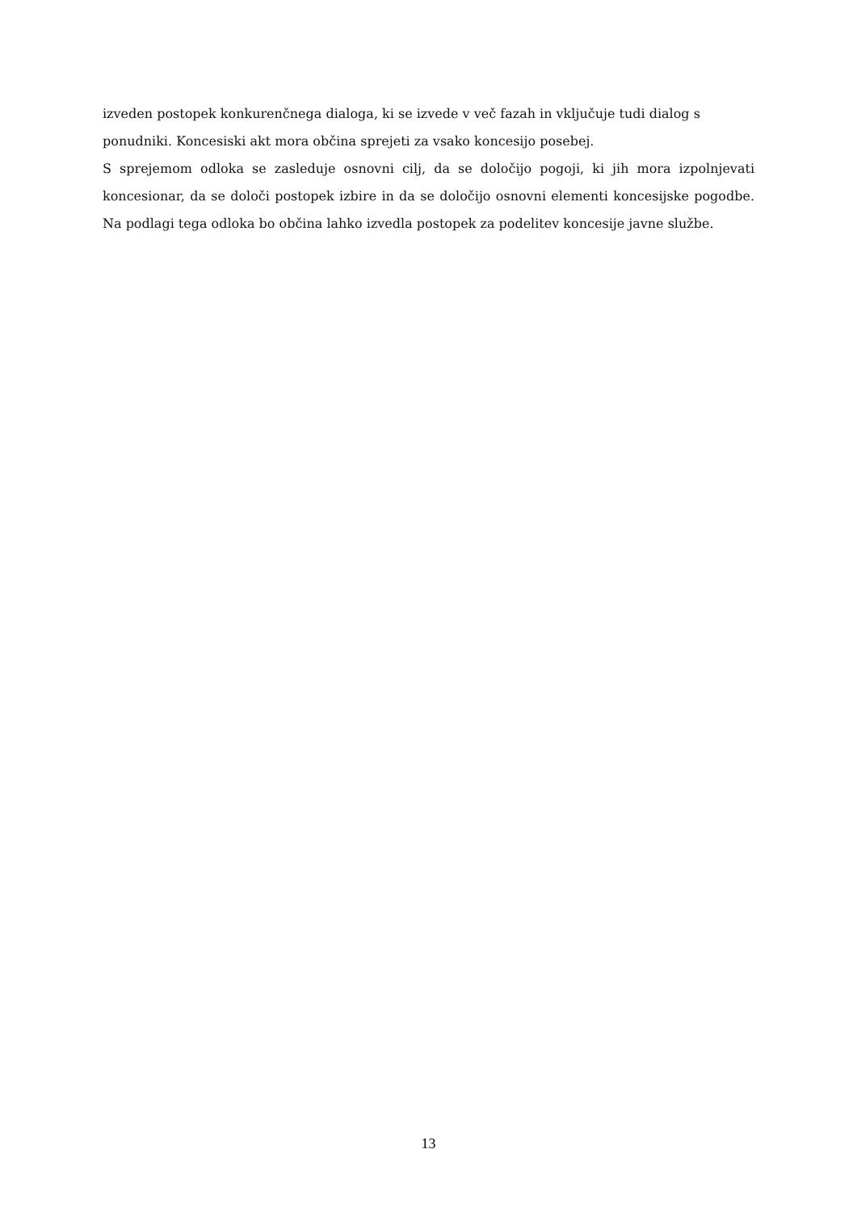izveden postopek konkurenčnega dialoga, ki se izvede v več fazah in vključuje tudi dialog s ponudniki. Koncesiski akt mora občina sprejeti za vsako koncesijo posebej.
S sprejemom odloka se zasleduje osnovni cilj, da se določijo pogoji, ki jih mora izpolnjevati koncesionar, da se določi postopek izbire in da se določijo osnovni elementi koncesijske pogodbe. Na podlagi tega odloka bo občina lahko izvedla postopek za podelitev koncesije javne službe.
13